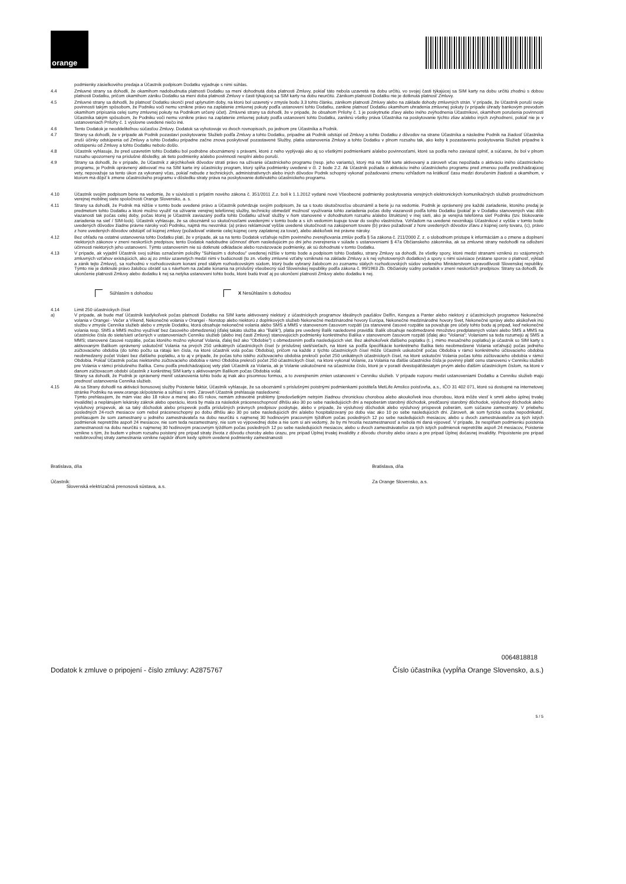orange
podmienky zásielkového predaja a Účastník podpisom Dodatku vyjadruje s nimi súhlas.
4.4 Zmluvné strany sa dohodli, že okamihom nadobudnutia platnosti Dodatku sa mení dohodnutá doba platnosti Zmluvy, pokiaľ táto nebola uzavretá na dobu určitú, vo svojej časti týkajúcej sa SIM karty na dobu určitú zhodnú s dobou platnosti Dodatku, pričom okamihom zániku Dodatku sa mení doba platnosti Zmluvy v časti týkajúcej sa SIM karty na dobu neurčitú. Zánikom platnosti Dodatku nie je dotknutá platnosť Zmluvy.
4.5 Zmluvné strany sa dohodli, že platnosť Dodatku skončí pred uplynutím doby, na ktorú bol uzavretý v zmysle bodu 3.3 tohto článku, zánikom platnosti Zmluvy alebo na základe dohody zmluvných strán. V prípade, že Účastník poruší svoje povinnosti takým spôsobom, že Podniku voči nemu vznikne právo na zaplatenie zmluvnej pokuty podľa ustanovení tohto Dodatku, zanikne platnosť Dodatku okamihom uhradenia zmluvnej pokuty (v prípade úhrady bankovým prevodom okamihom pripísania celej sumy zmluvnej pokuty na Podnikom určený účet). Zmluvné strany sa dohodli, že v prípade, že obsahom Prílohy č. 1 je poskytnutie zľavy alebo iného zvýhodnenia Účastníkovi, okamihom porušenia povinnosti Účastníka takým spôsobom, že Podniku voči nemu vznikne právo na zaplatenie zmluvnej pokuty podľa ustanovení tohto Dodatku, zaniknú všetky práva Účastníka na poskytovanie týchto zliav a/alebo iných zvýhodnení, pokiaľ nie je v ustanoveniach Prílohy č. 1 výslovne uvedené niečo iné.
4.6 Tento Dodatok je neoddeliteľnou súčasťou Zmluvy. Dodatok sa vyhotovuje vo dvoch rovnopisoch, po jednom pre Účastníka a Podnik.
4.7 Strany sa dohodli, že v prípade ak Podnik pozastaví poskytovanie Služieb podľa Zmluvy a tohto Dodatku, prípadne ak Podnik odstúpi od Zmluvy a tohto Dodatku z dôvodov na strane Účastníka a následne Podnik na žiadosť Účastníka zruší účinky odstúpenia od Zmluvy a tohto Dodatku prípadne začne znova poskytovať pozastavené Služby, platia ustanovenia Zmluvy a tohto Dodatku v plnom rozsahu tak, ako keby k pozastaveniu poskytovania Služieb prípadne k odstúpeniu od Zmluvy a tohto Dodatku nebolo došlo.
4.8 Účastník vyhlasuje, že pred uzavretím tohto Dodatku bol podrobne oboznámený s právami, ktoré z neho vyplývajú ako aj so všetkými podmienkami a/alebo povinnosťami, ktoré sa podľa neho zaviazal splniť, a súčasne, že bol v plnom rozsahu upozornený na príslušné dôsledky, ak tieto podmienky a/alebo povinnosti nesplní alebo poruší.
4.9 Strany sa dohodli, že v prípade, že Účastník z akýchkoľvek dôvodov stratí právo na užívanie účastníckeho programu (resp. jeho variantu), ktorý má na SIM karte aktivovaný a zároveň včas nepožiada o aktiváciu iného účastníckeho programu, je Podnik oprávnený aktivovať mu na SIM karte iný účastnícky program, ktorý spĺňa podmienky uvedené v čl. 2 bode 2.2. Ak Účastník požiada o aktiváciu iného účastníckeho programu pred zmenou podľa predchádzajúcej vety, nepovažuje sa tento úkon za vykonaný včas, pokiaľ nebude z technických, administratívnych alebo iných dôvodov Podnik schopný vykonať požadovanú zmenu vzhľadom na krátkosť času medzi doručením žiadosti a okamihom, v ktorom má dôjsť k zmene účastníckeho programu v dôsledku straty práva na poskytovanie dotknutého účastníckeho programu.
4.10 Účastník svojím podpisom berie na vedomie, že v súvislosti s prijatím nového zákona č. 351/2011 Z.z. boli k 1.1.2012 vydané nové Všeobecné podmienky poskytovania verejných elektronických komunikačných služieb prostredníctvom verejnej mobilnej siete spoločnosti Orange Slovensko, a. s.
4.11 Strany sa dohodli, že Podnik má nižšie v tomto bode uvedené právo a Účastník potvrdzuje svojím podpisom, že sa s touto skutočnosťou oboznámil a berie ju na vedomie. Podnik je oprávnený pre každé zariadenie, ktorého predaj je predmetom tohto Dodatku a ktoré možno využiť na užívanie verejnej telefónnej služby, technicky obmedziť možnosť využívania tohto zariadenia počas doby viazanosti podľa tohto Dodatku (pokiaľ je v Dodatku stanovených viac dôb viazanosti tak počas celej doby, počas ktorej je Účastník zaviazaný podľa tohto Dodatku užívať služby v ňom stanovené v dohodnutom rozsahu a/alebo štruktúre) v inej sieti, ako je verejná telefónna sieť Podniku (tzv. blokovanie zariadenia na sieť / SIM-lock). Účastník vyhlasuje, že sa oboznámil so skutočnosťami uvedenými v tomto bode a s ich vedomím kupuje tovar do svojho vlastníctva. Vzhľadom na uvedené nevznikajú Účastníkovi z vyššie v tomto bode uvedených dôvodov žiadne právne nároky voči Podniku, najmä mu nevzniká: (a) právo reklamovať vyššie uvedené skutočnosti na zakúpenom tovare (b) právo požadovať z hore uvedených dôvodov zľavu z kúpnej ceny tovaru, (c), právo z hore uvedených dôvodov odstúpiť od kúpnej zmluvy (požadovať vrátenie celej kúpnej ceny zaplatenej za tovar), alebo akékoľvek iné právne nároky.
4.12 Bez ohľadu na ostatné ustanovenia tohto Dodatku platí, že v prípade, ak sa na tento Dodatok vzťahuje režim povinného zverejňovania zmlúv podľa § 5a zákona č. 211/2000 Z. z. o slobodnom prístupe k informáciám a o zmene a doplnení niektorých zákonov v znení neskorších predpisov, tento Dodatok nadobudne účinnosť dňom nasledujúcim po dni jeho zverejnenia v súlade s ustanoveniami § 47a Občianskeho zákonníka, ak sa zmluvné strany nedohodli na odložení účinnosti niektorých jeho ustanovení. Týmto ustanovením nie sú dotknuté odkladacie alebo rozväzovacie podmienky, ak sú dohodnuté v tomto Dodatku.
4.13 V prípade, ak vyjadril Účastník svoj súhlas označením položky "Súhlasím s dohodou" uvedenej nižšie v tomto bode a podpisom tohto Dodatku, strany Zmluvy sa dohodli, že všetky spory, ktoré medzi stranami vzniknú zo vzájomných zmluvných vzťahov existujúcich, ako aj zo zmlúv uzavretých medzi nimi v budúcnosti (to zn. všetky zmluvné vzťahy vzniknuté na základe Zmluvy a k nej vyhotovených dodatkov) a spory s nimi súvisiace (vrátane sporov o platnosť, výklad a zánik tejto Zmluvy), sa rozhodnú v rozhodcovskom konaní pred stálym rozhodcovským súdom, ktorý bude vybraný žalobcom zo zoznamu stálych rozhodcovských súdov vedeného Ministerstvom spravodlivosti Slovenskej republiky. Týmto nie je dotknuté právo žalobcu obrátiť sa s návrhom na začatie konania na príslušný všeobecný súd Slovenskej republiky podľa zákona č. 99/1963 Zb. Občiansky súdny poriadok v znení neskorších predpisov. Strany sa dohodli, že ukončenie platnosti Zmluvy alebo dodatku k nej sa netýka ustanovení tohto bodu, ktoré budú trvať aj po ukončení platnosti Zmluvy alebo dodatku k nej.
Súhlasím s dohodou X Nesúhlasím s dohodou
4.14
a)
Limit 250 účastníckych čísel
V prípade, ak bude mať Účastník kedykoľvek počas platnosti Dodatku na SIM karte aktivovaný niektorý z účastníckych programov Ideálnych paušálov Delfín, Kengura a Panter alebo niektorý z účastníckych programov Nekonečné volania v Orangei - Večer a Víkend, Nekonečné volania v Orangei - Nonstop alebo niektorú z doplnkových služieb Nekonečné medzinárodné hovory Európa, Nekonečné medzinárodné hovory Svet, Nekonečné správy alebo akúkoľvek inú službu v zmysle Cenníka služieb alebo v zmysle Dodatku, ktorá obsahuje nekonečné volania alebo SMS a MMS v stanovenom časovom rozpätí (za stanovené časové rozpätie sa považuje pre účely tohto bodu aj prípad, keď nekonečné volania resp. SMS a MMS možno využívať bez časového obmedzenia) (ďalej takáto služba ako "Balík"), platia pre uvedený Balík nasledovné pravidlá: Balík obsahuje neobmedzené množstvo predplatených volaní alebo SMS a MMS na účastnícke čísla do siete/sietí určených v ustanoveniach Cenníku služieb (alebo inej časti Zmluvy) stanovujúcich podmienky konkrétneho Balíka v stanovenom časovom rozpätí (ďalej ako "Volania"; Volaniami sa teda rozumejú aj SMS a MMS; stanovené časové rozpätie, počas ktorého možno vykonať Volania, ďalej tiež ako "Obdobie") s obmedzením podľa nasledujúcich viet. Bez akéhokoľvek ďalšieho poplatku (t. j. mimo mesačného poplatku) je účastník so SIM karty s aktivovaným Balíkom oprávnený uskutočniť Volania na prvých 250 unikátnych účastníckych čísel (v príslušnej sieti/sieťach, na ktoré sa podľa špecifikácie konkrétneho Balíka tieto neobmedzené Volania vzťahujú) počas jedného zúčtovacieho obdobia (do tohto počtu sa rátajú len čísla, na ktoré účastník volá počas Obdobia), pričom na každé z týchto účastníckych čísel môže Účastník uskutočniť počas Obdobia v rámci konkrétneho účtovacieho obdobia neobmedzený počet Volaní bez ďalšieho poplatku, a to aj v prípade, že počas toho istého zúčtovacieho obdobia prekročí počet 250 unikátnych účastníckych čísel, na ktoré uskutoční Volania počas tohto zúčtovacieho obdobia v rámci Obdobia. Pokiaľ Účastník počas niektorého zúčtovacieho obdobia v rámci Obdobia prekročí počet 250 účastníckych čísel, na ktoré vykonal Volanie, za Volania na ďalšie účastnícke čísla je povinný platiť cenu stanovenú v Cenníku služieb pre Volania v rámci príslušného Balíka. Cenu podľa predchádzajúcej vety platí Účastník za Volania, ak je Volanie uskutočnené na účastnícke číslo, ktoré je v poradí dvestopäťdesiatym prvým alebo ďalším účastníckym číslom, na ktoré v danom zúčtovacom období účastník z konkrétnej SIM karty s aktivovaným Balíkom počas Obdobia volal.
Strany sa dohodli, že Podnik je oprávnený meniť ustanovenia tohto bodu aj inak ako písomnou formou, a to zverejnením zmien ustanovení v Cenníku služieb. V prípade rozporu medzi ustanoveniami Dodatku a Cenníku služieb majú prednosť ustanovenia Cenníka služieb.
4.15 Ak sa Strany dohodli na aktivácii bonusovej služby Poistenie faktúr, Účastník vyhlasuje, že sa oboznámil s príslušnými poistnými podmienkami poistiteľa MetLife Amslico poisťovňa, a.s., IČO 31 402 071, ktoré sú dostupné na internetovej stránke Podniku na www.orange.sk/poistenie a súhlasí s nimi. Zároveň Účastník prehlasuje nasledovné:
Týmto prehlasujem, že mám viac ako 18 rokov a menej ako 65 rokov, nemám zdravotné problémy (predovšetkým netrpím žiadnou chronickou chorobou alebo akoukoľvek inou chorobou, ktorá môže viesť k smrti alebo úplnej trvalej invalidite) a neplánujem lekársky zákrok alebo operáciu, ktorá by mala za následok práceneschopnosť dlhšiu ako 30 po sebe nasledujúcich dní a nepoberám starobný dôchodok, predčasný starobný dôchodok, výsluhový dôchodok alebo výsluhový príspevok, ak sa taký dôchodok alebo príspevok podľa príslušných právnych predpisov poskytuje, alebo v prípade, že výsluhový dôchodok alebo výsluhový príspevok poberám, som súčasne zamestnaný. V priebehu posledných 24-roch mesiacov som nebol práceneschopný po dobu dlhšiu ako 30 po sebe nasledujúcich dní a/alebo hospitalizovaný po dobu viac ako 10 po sebe nasledujúcich dní. Zároveň, ak som fyzická osoba nepodnikateľ, prehlasujem že som zamestnaný u jedného zamestnávateľa na dobu neurčitú s najmenej 30 hodinovým pracovným týždňom počas posledných 12 po sebe nasledujúcich mesiacov, alebo u dvoch zamestnávateľov za tých istých podmienok nepretržite aspoň 24 mesiacov, nie som teda nezamestnaný, nie som vo výpovednej dobe a nie som si ani vedomý, že by mi hrozila nezamestnanosť a nebola mi daná výpoveď. V prípade, že nesplňam podmienku poistenia zamestnanosti na dobu neurčitú s najmenej 30 hodinovým pracovným týždňom počas posledných 12 po sebe nasledujúcich mesiacov, alebo u dvoch zamestnávateľov za tých istých podmienok nepretržite aspoň 24 mesiacov, Poistenie vznikne s tým, že budem v plnom rozsahu poistený pre prípad straty života z dôvodu choroby alebo úrazu, pre prípad Úplnej trvalej invalidity z dôvodu choroby alebo úrazu a pre prípad Úplnej dočasnej invalidity. Pripoistenie pre prípad nedobrovoľnej straty zamestnania vznikne najskôr dňom kedy splním uvedené podmienky zamestnanosti
Bratislava, dňa
Účastník:
Slovenská elektrizačná prenosová sústava, a.s.
Bratislava, dňa
Za Orange Slovensko, a.s.
0064818818
Dodatok k zmluve o pripojení - číslo zmluvy: A2875767
Číslo účastníka (vypĺňa Orange Slovensko, a.s.)
5 / 5